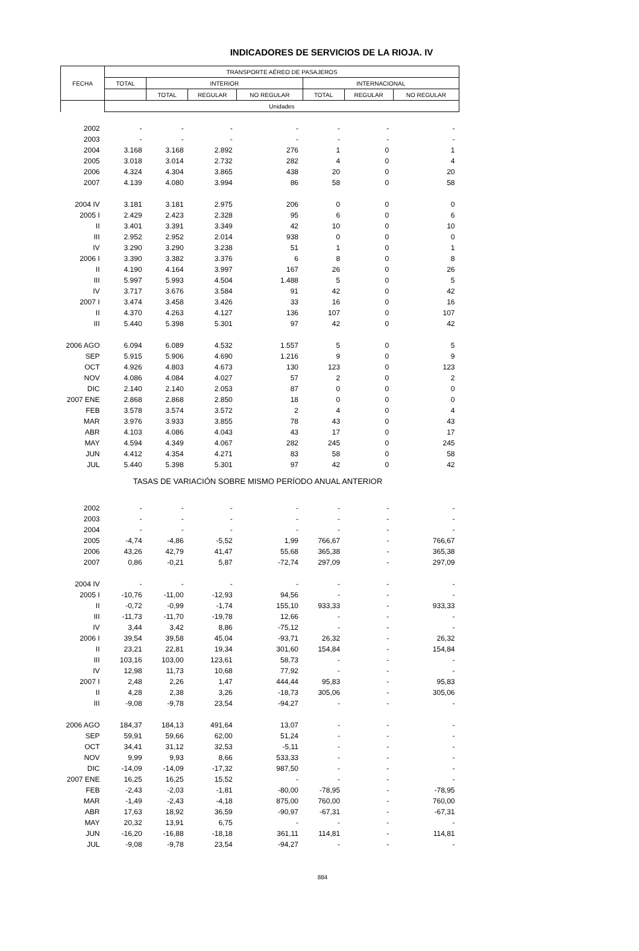INDICADORES DE SERVICIOS DE LA RIOJA. IV
| FECHA | TRANSPORTE AÉREO DE PASAJEROS | | | | | | |
| --- | --- | --- | --- | --- | --- | --- | --- |
| | TOTAL | INTERIOR | | | INTERNACIONAL | | |
| | | TOTAL | REGULAR | NO REGULAR | TOTAL | REGULAR | NO REGULAR |
| | Unidades | | | | | | |
| 2002 | - | - | - | - | - | - | - |
| 2003 | - | - | - | - | - | - | - |
| 2004 | 3.168 | 3.168 | 2.892 | 276 | 1 | 0 | 1 |
| 2005 | 3.018 | 3.014 | 2.732 | 282 | 4 | 0 | 4 |
| 2006 | 4.324 | 4.304 | 3.865 | 438 | 20 | 0 | 20 |
| 2007 | 4.139 | 4.080 | 3.994 | 86 | 58 | 0 | 58 |
| 2004 IV | 3.181 | 3.181 | 2.975 | 206 | 0 | 0 | 0 |
| 2005 I | 2.429 | 2.423 | 2.328 | 95 | 6 | 0 | 6 |
| II | 3.401 | 3.391 | 3.349 | 42 | 10 | 0 | 10 |
| III | 2.952 | 2.952 | 2.014 | 938 | 0 | 0 | 0 |
| IV | 3.290 | 3.290 | 3.238 | 51 | 1 | 0 | 1 |
| 2006 I | 3.390 | 3.382 | 3.376 | 6 | 8 | 0 | 8 |
| II | 4.190 | 4.164 | 3.997 | 167 | 26 | 0 | 26 |
| III | 5.997 | 5.993 | 4.504 | 1.488 | 5 | 0 | 5 |
| IV | 3.717 | 3.676 | 3.584 | 91 | 42 | 0 | 42 |
| 2007 I | 3.474 | 3.458 | 3.426 | 33 | 16 | 0 | 16 |
| II | 4.370 | 4.263 | 4.127 | 136 | 107 | 0 | 107 |
| III | 5.440 | 5.398 | 5.301 | 97 | 42 | 0 | 42 |
| 2006 AGO | 6.094 | 6.089 | 4.532 | 1.557 | 5 | 0 | 5 |
| SEP | 5.915 | 5.906 | 4.690 | 1.216 | 9 | 0 | 9 |
| OCT | 4.926 | 4.803 | 4.673 | 130 | 123 | 0 | 123 |
| NOV | 4.086 | 4.084 | 4.027 | 57 | 2 | 0 | 2 |
| DIC | 2.140 | 2.140 | 2.053 | 87 | 0 | 0 | 0 |
| 2007 ENE | 2.868 | 2.868 | 2.850 | 18 | 0 | 0 | 0 |
| FEB | 3.578 | 3.574 | 3.572 | 2 | 4 | 0 | 4 |
| MAR | 3.976 | 3.933 | 3.855 | 78 | 43 | 0 | 43 |
| ABR | 4.103 | 4.086 | 4.043 | 43 | 17 | 0 | 17 |
| MAY | 4.594 | 4.349 | 4.067 | 282 | 245 | 0 | 245 |
| JUN | 4.412 | 4.354 | 4.271 | 83 | 58 | 0 | 58 |
| JUL | 5.440 | 5.398 | 5.301 | 97 | 42 | 0 | 42 |
| TASAS DE VARIACIÓN SOBRE MISMO PERÍODO ANUAL ANTERIOR | | | | | | | |
| 2002 | - | - | - | - | - | - | - |
| 2003 | - | - | - | - | - | - | - |
| 2004 | - | - | - | - | - | - | - |
| 2005 | -4,74 | -4,86 | -5,52 | 1,99 | 766,67 | - | 766,67 |
| 2006 | 43,26 | 42,79 | 41,47 | 55,68 | 365,38 | - | 365,38 |
| 2007 | 0,86 | -0,21 | 5,87 | -72,74 | 297,09 | - | 297,09 |
| 2004 IV | - | - | - | - | - | - | - |
| 2005 I | -10,76 | -11,00 | -12,93 | 94,56 | - | - | - |
| II | -0,72 | -0,99 | -1,74 | 155,10 | 933,33 | - | 933,33 |
| III | -11,73 | -11,70 | -19,78 | 12,66 | - | - | - |
| IV | 3,44 | 3,42 | 8,86 | -75,12 | - | - | - |
| 2006 I | 39,54 | 39,58 | 45,04 | -93,71 | 26,32 | - | 26,32 |
| II | 23,21 | 22,81 | 19,34 | 301,60 | 154,84 | - | 154,84 |
| III | 103,16 | 103,00 | 123,61 | 58,73 | - | - | - |
| IV | 12,98 | 11,73 | 10,68 | 77,92 | - | - | - |
| 2007 I | 2,48 | 2,26 | 1,47 | 444,44 | 95,83 | - | 95,83 |
| II | 4,28 | 2,38 | 3,26 | -18,73 | 305,06 | - | 305,06 |
| III | -9,08 | -9,78 | 23,54 | -94,27 | - | - | - |
| 2006 AGO | 184,37 | 184,13 | 491,64 | 13,07 | - | - | - |
| SEP | 59,91 | 59,66 | 62,00 | 51,24 | - | - | - |
| OCT | 34,41 | 31,12 | 32,53 | -5,11 | - | - | - |
| NOV | 9,99 | 9,93 | 8,66 | 533,33 | - | - | - |
| DIC | -14,09 | -14,09 | -17,32 | 987,50 | - | - | - |
| 2007 ENE | 16,25 | 16,25 | 15,52 | - | - | - | - |
| FEB | -2,43 | -2,03 | -1,81 | -80,00 | -78,95 | - | -78,95 |
| MAR | -1,49 | -2,43 | -4,18 | 875,00 | 760,00 | - | 760,00 |
| ABR | 17,63 | 18,92 | 36,59 | -90,97 | -67,31 | - | -67,31 |
| MAY | 20,32 | 13,91 | 6,75 | - | - | - | - |
| JUN | -16,20 | -16,88 | -18,18 | 361,11 | 114,81 | - | 114,81 |
| JUL | -9,08 | -9,78 | 23,54 | -94,27 | - | - | - |
884